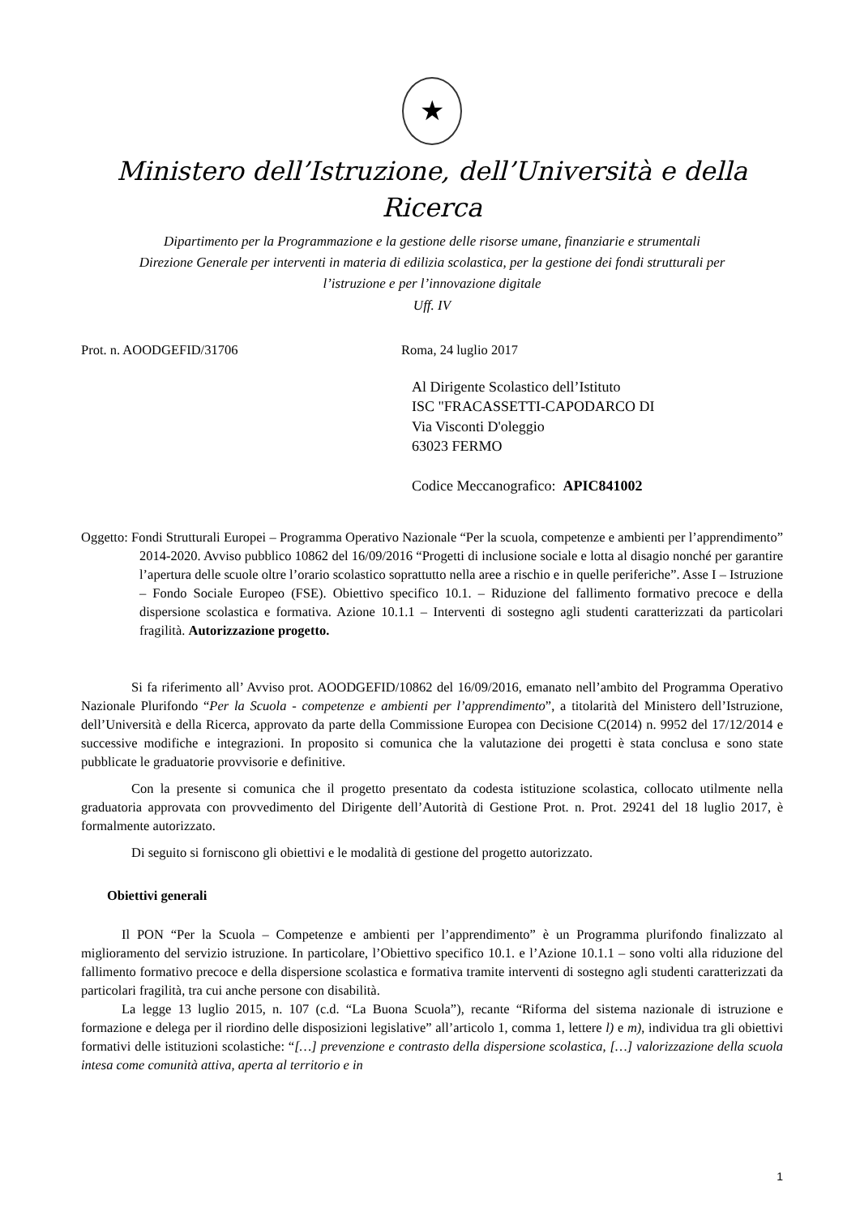★
Ministero dell’Istruzione, dell’Università e della Ricerca
Dipartimento per la Programmazione e la gestione delle risorse umane, finanziarie e strumentali
Direzione Generale per interventi in materia di edilizia scolastica, per la gestione dei fondi strutturali per
l’istruzione e per l’innovazione digitale
Uff. IV
Prot. n. AOODGEFID/31706 Roma, 24 luglio 2017
Al Dirigente Scolastico dell’Istituto
ISC "FRACASSETTI-CAPODARCO DI
Via Visconti D'oleggio
63023 FERMO
Codice Meccanografico: APIC841002
Oggetto: Fondi Strutturali Europei – Programma Operativo Nazionale “Per la scuola, competenze e ambienti per l’apprendimento” 2014-2020. Avviso pubblico 10862 del 16/09/2016 “Progetti di inclusione sociale e lotta al disagio nonché per garantire l’apertura delle scuole oltre l’orario scolastico soprattutto nella aree a rischio e in quelle periferiche”. Asse I – Istruzione – Fondo Sociale Europeo (FSE). Obiettivo specifico 10.1. – Riduzione del fallimento formativo precoce e della dispersione scolastica e formativa. Azione 10.1.1 – Interventi di sostegno agli studenti caratterizzati da particolari fragilità. Autorizzazione progetto.
Si fa riferimento all’ Avviso prot. AOODGEFID/10862 del 16/09/2016, emanato nell’ambito del Programma Operativo Nazionale Plurifondo “Per la Scuola - competenze e ambienti per l’apprendimento”, a titolarità del Ministero dell’Istruzione, dell’Università e della Ricerca, approvato da parte della Commissione Europea con Decisione C(2014) n. 9952 del 17/12/2014 e successive modifiche e integrazioni. In proposito si comunica che la valutazione dei progetti è stata conclusa e sono state pubblicate le graduatorie provvisorie e definitive.
Con la presente si comunica che il progetto presentato da codesta istituzione scolastica, collocato utilmente nella graduatoria approvata con provvedimento del Dirigente dell’Autorità di Gestione Prot. n. Prot. 29241 del 18 luglio 2017, è formalmente autorizzato.
Di seguito si forniscono gli obiettivi e le modalità di gestione del progetto autorizzato.
Obiettivi generali
Il PON “Per la Scuola – Competenze e ambienti per l’apprendimento” è un Programma plurifondo finalizzato al miglioramento del servizio istruzione. In particolare, l’Obiettivo specifico 10.1. e l’Azione 10.1.1 – sono volti alla riduzione del fallimento formativo precoce e della dispersione scolastica e formativa tramite interventi di sostegno agli studenti caratterizzati da particolari fragilità, tra cui anche persone con disabilità.
La legge 13 luglio 2015, n. 107 (c.d. “La Buona Scuola”), recante “Riforma del sistema nazionale di istruzione e formazione e delega per il riordino delle disposizioni legislative” all’articolo 1, comma 1, lettere l) e m), individua tra gli obiettivi formativi delle istituzioni scolastiche: “[…] prevenzione e contrasto della dispersione scolastica, […] valorizzazione della scuola intesa come comunità attiva, aperta al territorio e in
1